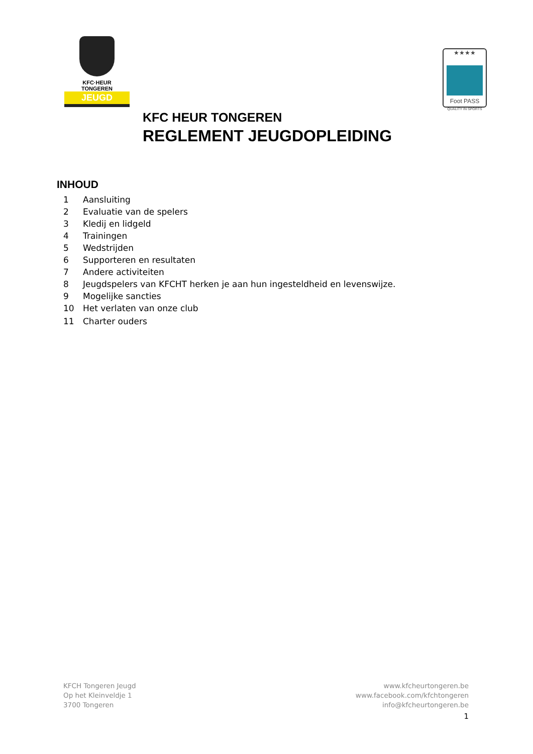KFC·HEUR
TONGEREN
JEUGD
★★★★
Foot PASS
QUALITY IN SPORTS
KFC HEUR TONGEREN
REGLEMENT JEUGDOPLEIDING
INHOUD
1 Aansluiting
2 Evaluatie van de spelers
3 Kledij en lidgeld
4 Trainingen
5 Wedstrijden
6 Supporteren en resultaten
7 Andere activiteiten
8 Jeugdspelers van KFCHT herken je aan hun ingesteldheid en levenswijze.
9 Mogelijke sancties
10 Het verlaten van onze club
11 Charter ouders
KFCH Tongeren Jeugd
Op het Kleinveldje 1
3700 Tongeren
www.kfcheurtongeren.be
www.facebook.com/kfchtongeren
info@kfcheurtongeren.be
1